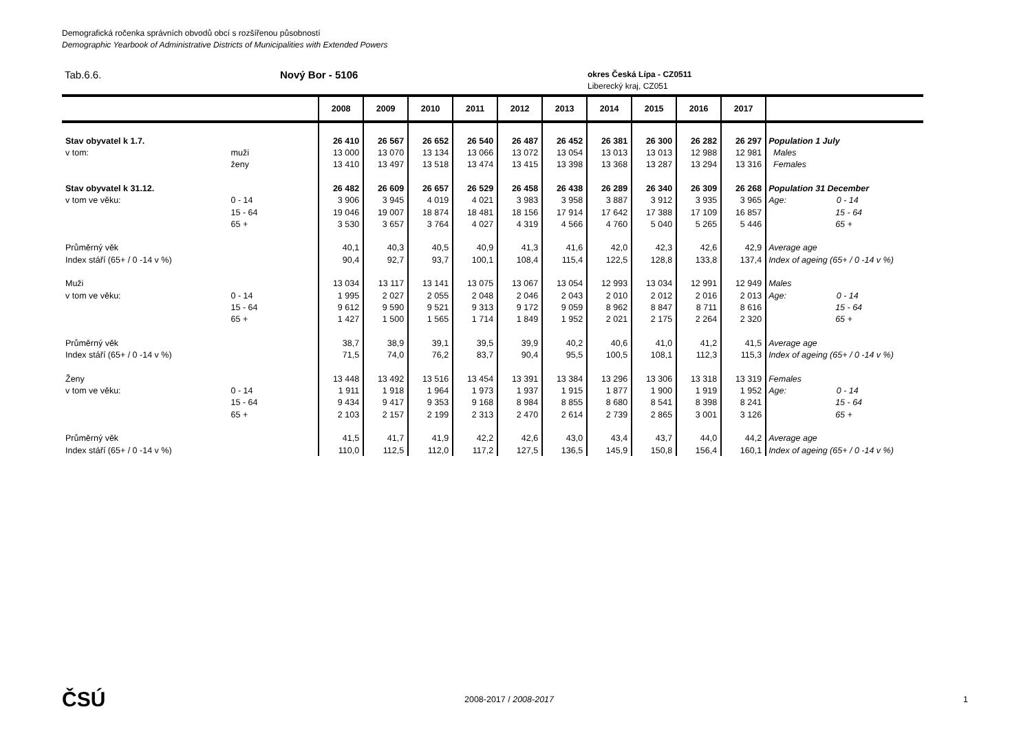Demografická ročenka správních obvodů obcí s rozšířenou působností
Demographic Yearbook of Administrative Districts of Municipalities with Extended Powers
Tab.6.6. Nový Bor - 5106
okres Česká Lípa - CZ0511
Liberecký kraj, CZ051
| | | 2008 | 2009 | 2010 | 2011 | 2012 | 2013 | 2014 | 2015 | 2016 | 2017 | |
| --- | --- | --- | --- | --- | --- | --- | --- | --- | --- | --- | --- | --- |
| Stav obyvatel k 1.7. | | 26 410 | 26 567 | 26 652 | 26 540 | 26 487 | 26 452 | 26 381 | 26 300 | 26 282 | 26 297 | Population 1 July |
| v tom: | muži | 13 000 | 13 070 | 13 134 | 13 066 | 13 072 | 13 054 | 13 013 | 13 013 | 12 988 | 12 981 | Males |
| | ženy | 13 410 | 13 497 | 13 518 | 13 474 | 13 415 | 13 398 | 13 368 | 13 287 | 13 294 | 13 316 | Females |
| Stav obyvatel k 31.12. | | 26 482 | 26 609 | 26 657 | 26 529 | 26 458 | 26 438 | 26 289 | 26 340 | 26 309 | 26 268 | Population 31 December |
| v tom ve věku: | 0 - 14 | 3 906 | 3 945 | 4 019 | 4 021 | 3 983 | 3 958 | 3 887 | 3 912 | 3 935 | 3 965 | Age: 0 - 14 |
| | 15 - 64 | 19 046 | 19 007 | 18 874 | 18 481 | 18 156 | 17 914 | 17 642 | 17 388 | 17 109 | 16 857 | 15 - 64 |
| | 65 + | 3 530 | 3 657 | 3 764 | 4 027 | 4 319 | 4 566 | 4 760 | 5 040 | 5 265 | 5 446 | 65 + |
| Průměrný věk | | 40,1 | 40,3 | 40,5 | 40,9 | 41,3 | 41,6 | 42,0 | 42,3 | 42,6 | 42,9 | Average age |
| Index stáří (65+ / 0 -14 v %) | | 90,4 | 92,7 | 93,7 | 100,1 | 108,4 | 115,4 | 122,5 | 128,8 | 133,8 | 137,4 | Index of ageing (65+ / 0 -14 v %) |
| Muži | | 13 034 | 13 117 | 13 141 | 13 075 | 13 067 | 13 054 | 12 993 | 13 034 | 12 991 | 12 949 | Males |
| v tom ve věku: | 0 - 14 | 1 995 | 2 027 | 2 055 | 2 048 | 2 046 | 2 043 | 2 010 | 2 012 | 2 016 | 2 013 | Age: 0 - 14 |
| | 15 - 64 | 9 612 | 9 590 | 9 521 | 9 313 | 9 172 | 9 059 | 8 962 | 8 847 | 8 711 | 8 616 | 15 - 64 |
| | 65 + | 1 427 | 1 500 | 1 565 | 1 714 | 1 849 | 1 952 | 2 021 | 2 175 | 2 264 | 2 320 | 65 + |
| Průměrný věk | | 38,7 | 38,9 | 39,1 | 39,5 | 39,9 | 40,2 | 40,6 | 41,0 | 41,2 | 41,5 | Average age |
| Index stáří (65+ / 0 -14 v %) | | 71,5 | 74,0 | 76,2 | 83,7 | 90,4 | 95,5 | 100,5 | 108,1 | 112,3 | 115,3 | Index of ageing (65+ / 0 -14 v %) |
| Ženy | | 13 448 | 13 492 | 13 516 | 13 454 | 13 391 | 13 384 | 13 296 | 13 306 | 13 318 | 13 319 | Females |
| v tom ve věku: | 0 - 14 | 1 911 | 1 918 | 1 964 | 1 973 | 1 937 | 1 915 | 1 877 | 1 900 | 1 919 | 1 952 | Age: 0 - 14 |
| | 15 - 64 | 9 434 | 9 417 | 9 353 | 9 168 | 8 984 | 8 855 | 8 680 | 8 541 | 8 398 | 8 241 | 15 - 64 |
| | 65 + | 2 103 | 2 157 | 2 199 | 2 313 | 2 470 | 2 614 | 2 739 | 2 865 | 3 001 | 3 126 | 65 + |
| Průměrný věk | | 41,5 | 41,7 | 41,9 | 42,2 | 42,6 | 43,0 | 43,4 | 43,7 | 44,0 | 44,2 | Average age |
| Index stáří (65+ / 0 -14 v %) | | 110,0 | 112,5 | 112,0 | 117,2 | 127,5 | 136,5 | 145,9 | 150,8 | 156,4 | 160,1 | Index of ageing (65+ / 0 -14 v %) |
ČSÚ
2008-2017 / 2008-2017 1